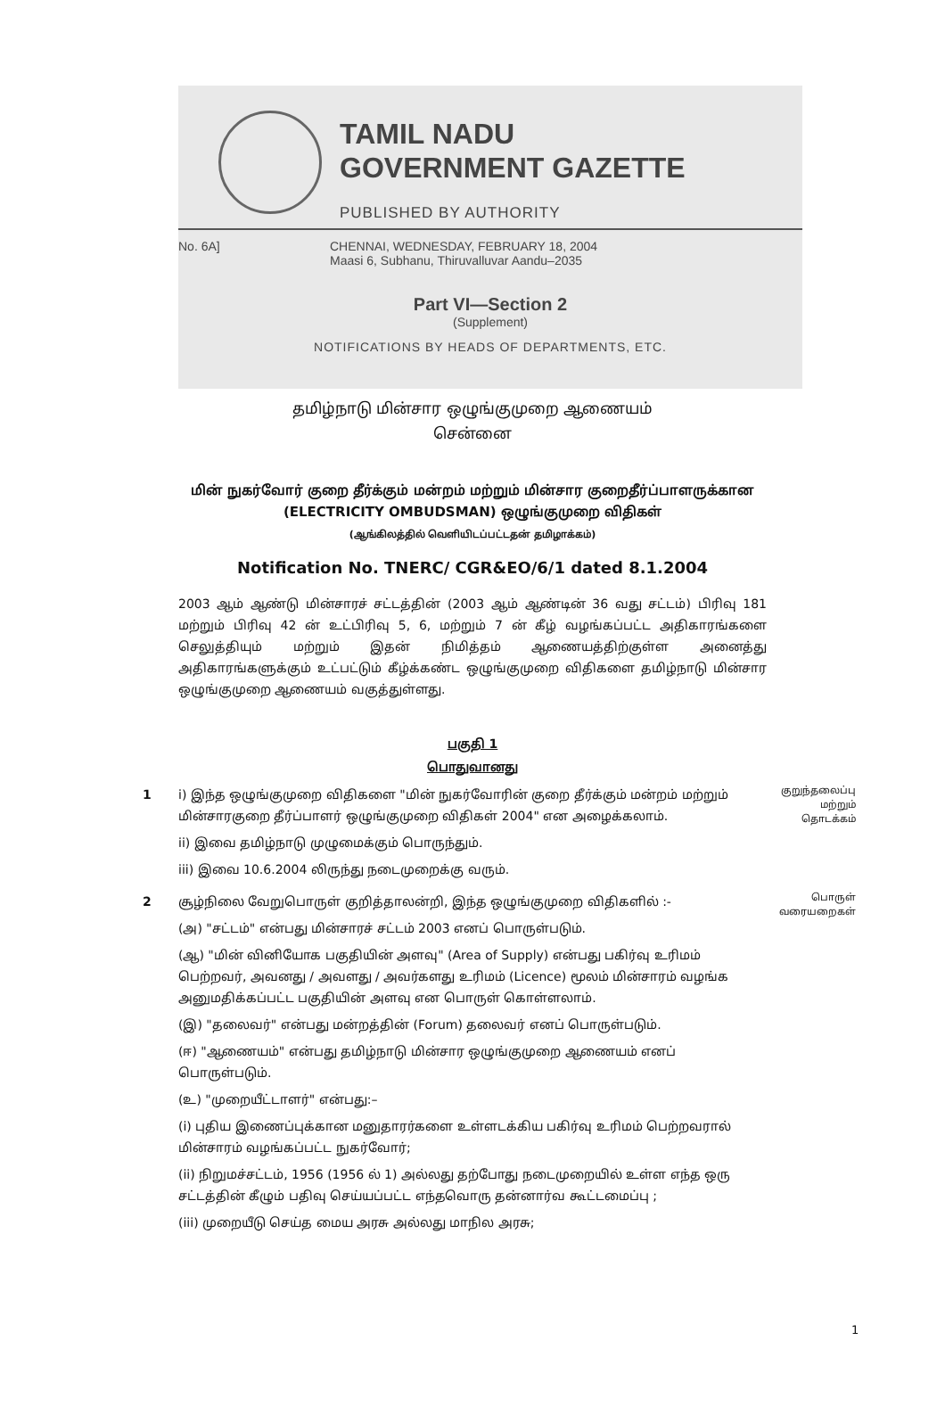TAMIL NADU
GOVERNMENT GAZETTE
PUBLISHED BY AUTHORITY
No. 6A] CHENNAI, WEDNESDAY, FEBRUARY 18, 2004
Maasi 6, Subhanu, Thiruvalluvar Aandu–2035
Part VI—Section 2
(Supplement)
NOTIFICATIONS BY HEADS OF DEPARTMENTS, ETC.
தமிழ்நாடு மின்சார ஒழுங்குமுறை ஆணையம்
சென்னை
மின் நுகர்வோர் குறை தீர்க்கும் மன்றம் மற்றும் மின்சார குறைதீர்ப்பாளருக்கான
(ELECTRICITY OMBUDSMAN) ஒழுங்குமுறை விதிகள்
(ஆங்கிலத்தில் வெளியிடப்பட்டதன் தமிழாக்கம்)
Notification No. TNERC/ CGR&EO/6/1 dated 8.1.2004
2003 ஆம் ஆண்டு மின்சாரச் சட்டத்தின் (2003 ஆம் ஆண்டின் 36 வது சட்டம்) பிரிவு 181 மற்றும் பிரிவு 42 ன் உட்பிரிவு 5, 6, மற்றும் 7 ன் கீழ் வழங்கப்பட்ட அதிகாரங்களை செலுத்தியும் மற்றும் இதன் நிமித்தம் ஆணையத்திற்குள்ள அனைத்து அதிகாரங்களுக்கும் உட்பட்டும் கீழ்க்கண்ட ஒழுங்குமுறை விதிகளை தமிழ்நாடு மின்சார ஒழுங்குமுறை ஆணையம் வகுத்துள்ளது.
பகுதி 1
பொதுவானது
1 i) இந்த ஒழுங்குமுறை விதிகளை "மின் நுகர்வோரின் குறை தீர்க்கும் மன்றம் மற்றும் மின்சாரகுறை தீர்ப்பாளர் ஒழுங்குமுறை விதிகள் 2004" என அழைக்கலாம்.
ii) இவை தமிழ்நாடு முழுமைக்கும் பொருந்தும்.
iii) இவை 10.6.2004 லிருந்து நடைமுறைக்கு வரும்.
குறுந்தலைப்பு மற்றும் தொடக்கம்
2 சூழ்நிலை வேறுபொருள் குறித்தாலன்றி, இந்த ஒழுங்குமுறை விதிகளில் :-
(அ) "சட்டம்" என்பது மின்சாரச் சட்டம் 2003 எனப் பொருள்படும்.
(ஆ) "மின் வினியோக பகுதியின் அளவு" (Area of Supply) என்பது பகிர்வு உரிமம் பெற்றவர், அவனது / அவளது / அவர்களது உரிமம் (Licence) மூலம் மின்சாரம் வழங்க அனுமதிக்கப்பட்ட பகுதியின் அளவு என பொருள் கொள்ளலாம்.
(இ) "தலைவர்" என்பது மன்றத்தின் (Forum) தலைவர் எனப் பொருள்படும்.
(ஈ) "ஆணையம்" என்பது தமிழ்நாடு மின்சார ஒழுங்குமுறை ஆணையம் எனப் பொருள்படும்.
(உ) "முறையீட்டாளர்" என்பது:–
(i) புதிய இணைப்புக்கான மனுதாரர்களை உள்ளடக்கிய பகிர்வு உரிமம் பெற்றவரால் மின்சாரம் வழங்கப்பட்ட நுகர்வோர்;
(ii) நிறுமச்சட்டம், 1956 (1956 ல் 1) அல்லது தற்போது நடைமுறையில் உள்ள எந்த ஒரு சட்டத்தின் கீழும் பதிவு செய்யப்பட்ட எந்தவொரு தன்னார்வ கூட்டமைப்பு ;
(iii) முறையீடு செய்த மைய அரசு அல்லது மாநில அரசு;
பொருள் வரையறைகள்
1